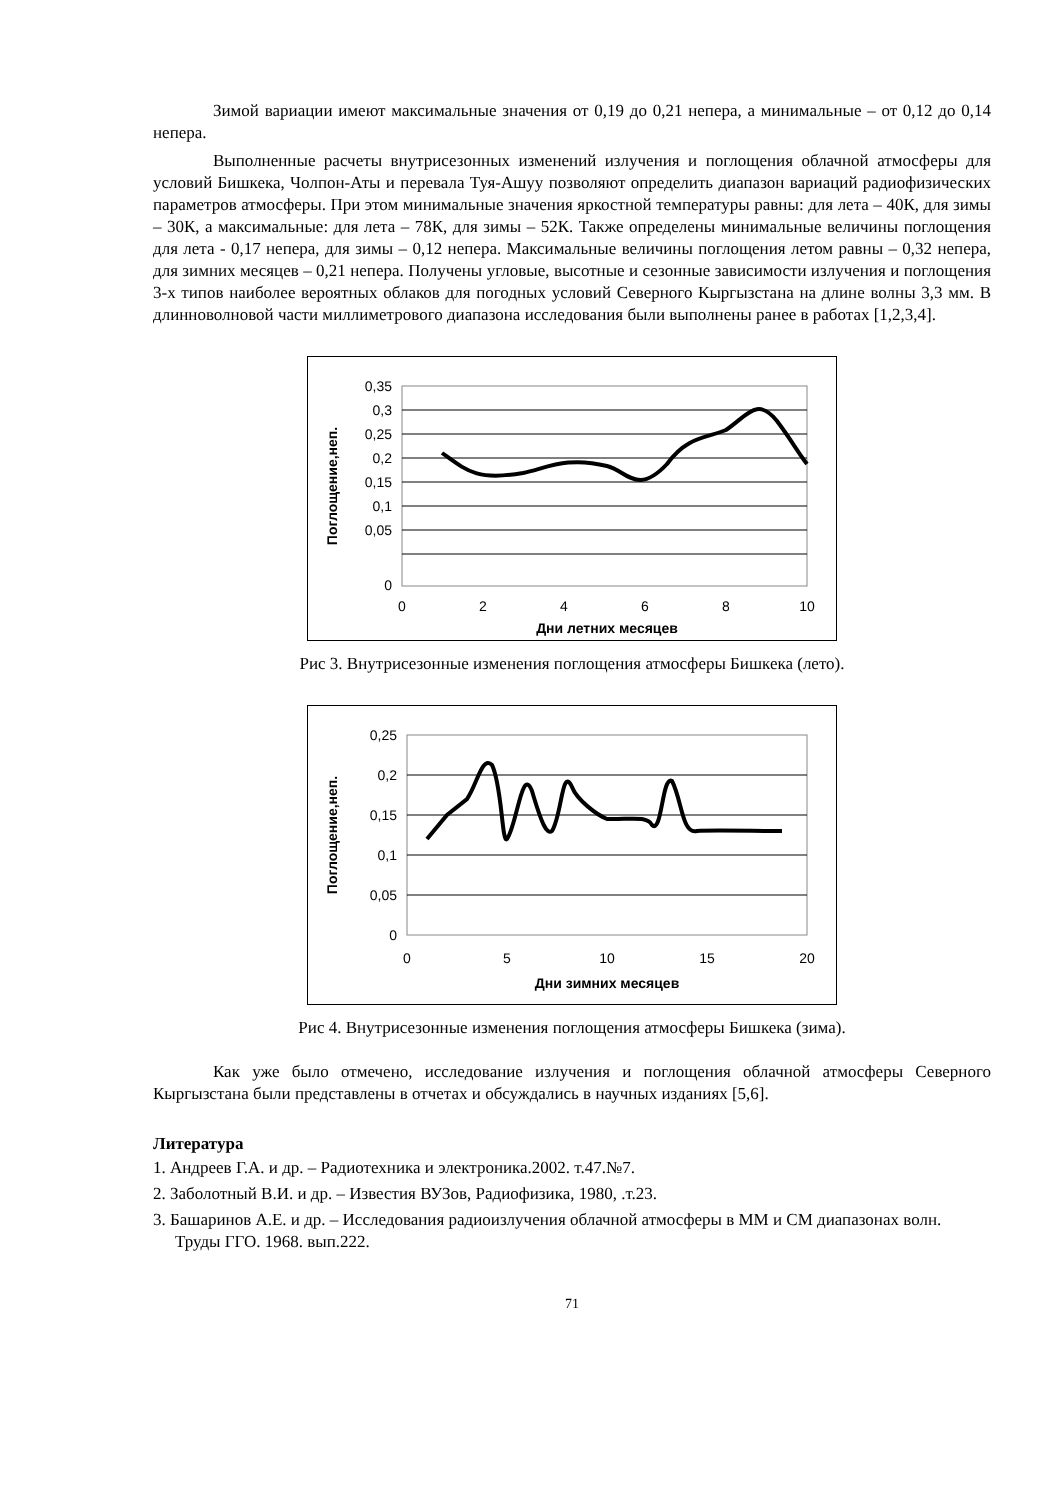Зимой вариации имеют максимальные значения от 0,19 до 0,21 непера, а минимальные – от 0,12 до 0,14 непера.
Выполненные расчеты внутрисезонных изменений излучения и поглощения облачной атмосферы для условий Бишкека, Чолпон-Аты и перевала Туя-Ашуу позволяют определить диапазон вариаций радиофизических параметров атмосферы. При этом минимальные значения яркостной температуры равны: для лета – 40К, для зимы – 30К, а максимальные: для лета – 78К, для зимы – 52К. Также определены минимальные величины поглощения для лета - 0,17 непера, для зимы – 0,12 непера. Максимальные величины поглощения летом равны – 0,32 непера, для зимних месяцев – 0,21 непера. Получены угловые, высотные и сезонные зависимости излучения и поглощения 3-х типов наиболее вероятных облаков для погодных условий Северного Кыргызстана на длине волны 3,3 мм. В длинноволновой части миллиметрового диапазона исследования были выполнены ранее в работах [1,2,3,4].
0,35
0,3
0,25
0,2
0,15
0,1
0,05
0
0
2
4
6
8
10
Дни летних месяцев
Поглощение,неп.
Рис 3. Внутрисезонные изменения поглощения атмосферы Бишкека (лето).
0,25
0,2
0,15
0,1
0,05
0
0
5
10
15
20
Дни зимних месяцев
Поглощение,неп.
Рис 4. Внутрисезонные изменения поглощения атмосферы Бишкека (зима).
Как уже было отмечено, исследование излучения и поглощения облачной атмосферы Северного Кыргызстана были представлены в отчетах и обсуждались в научных изданиях [5,6].
Литература
1. Андреев Г.А. и др. – Радиотехника и электроника.2002. т.47.№7.
2. Заболотный В.И. и др. – Известия ВУЗов, Радиофизика, 1980, .т.23.
3. Башаринов А.Е. и др. – Исследования радиоизлучения облачной атмосферы в ММ и СМ диапазонах волн. Труды ГГО. 1968. вып.222.
71